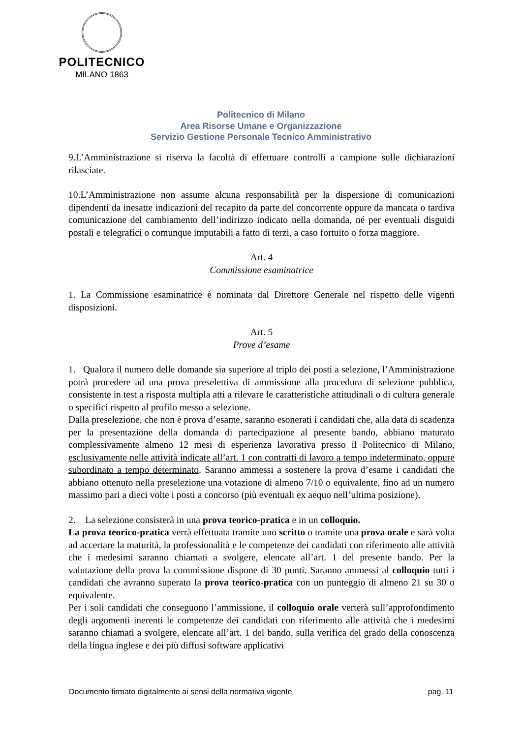POLITECNICO
MILANO 1863
Politecnico di Milano
Area Risorse Umane e Organizzazione
Servizio Gestione Personale Tecnico Amministrativo
9.L’Amministrazione si riserva la facoltà di effettuare controlli a campione sulle dichiarazioni rilasciate.
10.L’Amministrazione non assume alcuna responsabilità per la dispersione di comunicazioni dipendenti da inesatte indicazioni del recapito da parte del concorrente oppure da mancata o tardiva comunicazione del cambiamento dell’indirizzo indicato nella domanda, né per eventuali disguidi postali e telegrafici o comunque imputabili a fatto di terzi, a caso fortuito o forza maggiore.
Art. 4
Commissione esaminatrice
1. La Commissione esaminatrice è nominata dal Direttore Generale nel rispetto delle vigenti disposizioni.
Art. 5
Prove d’esame
1. Qualora il numero delle domande sia superiore al triplo dei posti a selezione, l’Amministrazione potrà procedere ad una prova preselettiva di ammissione alla procedura di selezione pubblica, consistente in test a risposta multipla atti a rilevare le caratteristiche attitudinali o di cultura generale o specifici rispetto al profilo messo a selezione.
Dalla preselezione, che non è prova d’esame, saranno esonerati i candidati che, alla data di scadenza per la presentazione della domanda di partecipazione al presente bando, abbiano maturato complessivamente almeno 12 mesi di esperienza lavorativa presso il Politecnico di Milano, esclusivamente nelle attività indicate all’art. 1 con contratti di lavoro a tempo indeterminato, oppure subordinato a tempo determinato. Saranno ammessi a sostenere la prova d’esame i candidati che abbiano ottenuto nella preselezione una votazione di almeno 7/10 o equivalente, fino ad un numero massimo pari a dieci volte i posti a concorso (più eventuali ex aequo nell’ultima posizione).
2. La selezione consisterà in una prova teorico-pratica e in un colloquio.
La prova teorico-pratica verrà effettuata tramite uno scritto o tramite una prova orale e sarà volta ad accertare la maturità, la professionalità e le competenze dei candidati con riferimento alle attività che i medesimi saranno chiamati a svolgere, elencate all’art. 1 del presente bando. Per la valutazione della prova la commissione dispone di 30 punti. Saranno ammessi al colloquio tutti i candidati che avranno superato la prova teorico-pratica con un punteggio di almeno 21 su 30 o equivalente.
Per i soli candidati che conseguono l’ammissione, il colloquio orale verterà sull’approfondimento degli argomenti inerenti le competenze dei candidati con riferimento alle attività che i medesimi saranno chiamati a svolgere, elencate all’art. 1 del bando, sulla verifica del grado della conoscenza della lingua inglese e dei più diffusi software applicativi
Documento firmato digitalmente ai sensi della normativa vigente pag. 11